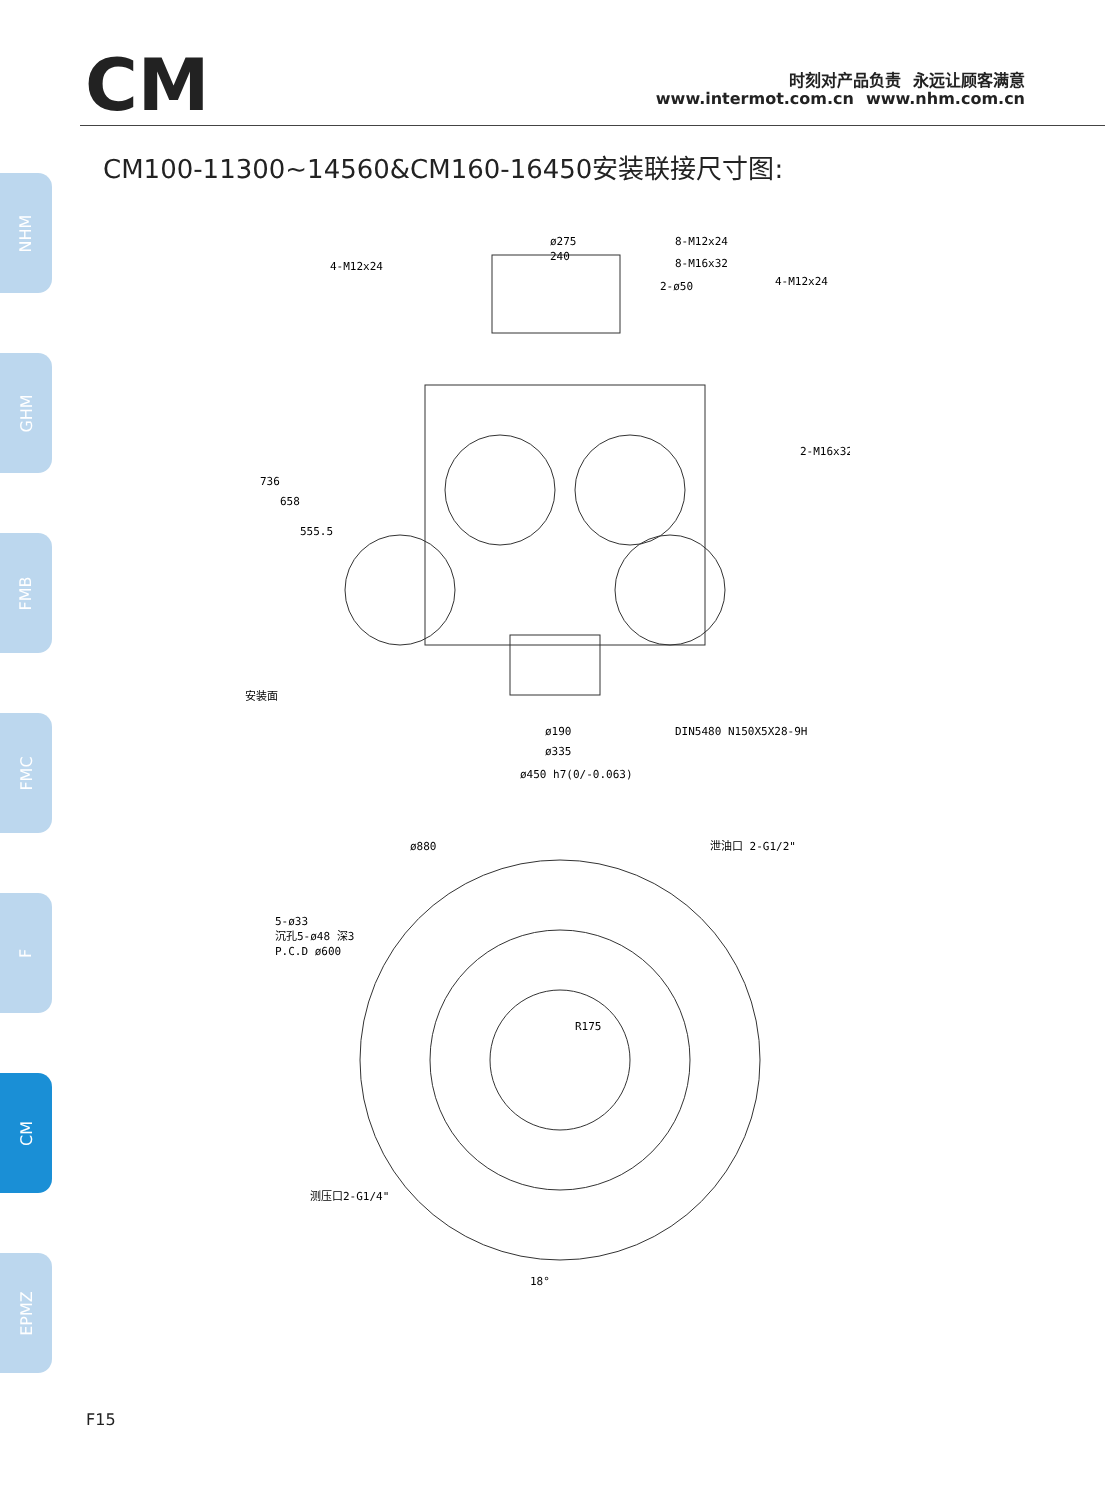CM
时刻对产品负责 永远让顾客满意
www.intermot.com.cn www.nhm.com.cn
CM100-11300~14560&CM160-16450安装联接尺寸图:
NHM
GHM
FMB
FMC
F
CM
EPMZ
ø275
240
8-M12x24
8-M16x32
4-M12x24
4-M12x24
2-ø50
2-M16x32
736
658
555.5
DIN5480 N150X5X28-9H
ø190
ø335
ø450 h7(0/-0.063)
ø880
泄油口 2-G1/2"
5-ø33
沉孔5-ø48 深3
P.C.D ø600
R175
测压口2-G1/4"
18°
安装面
F15